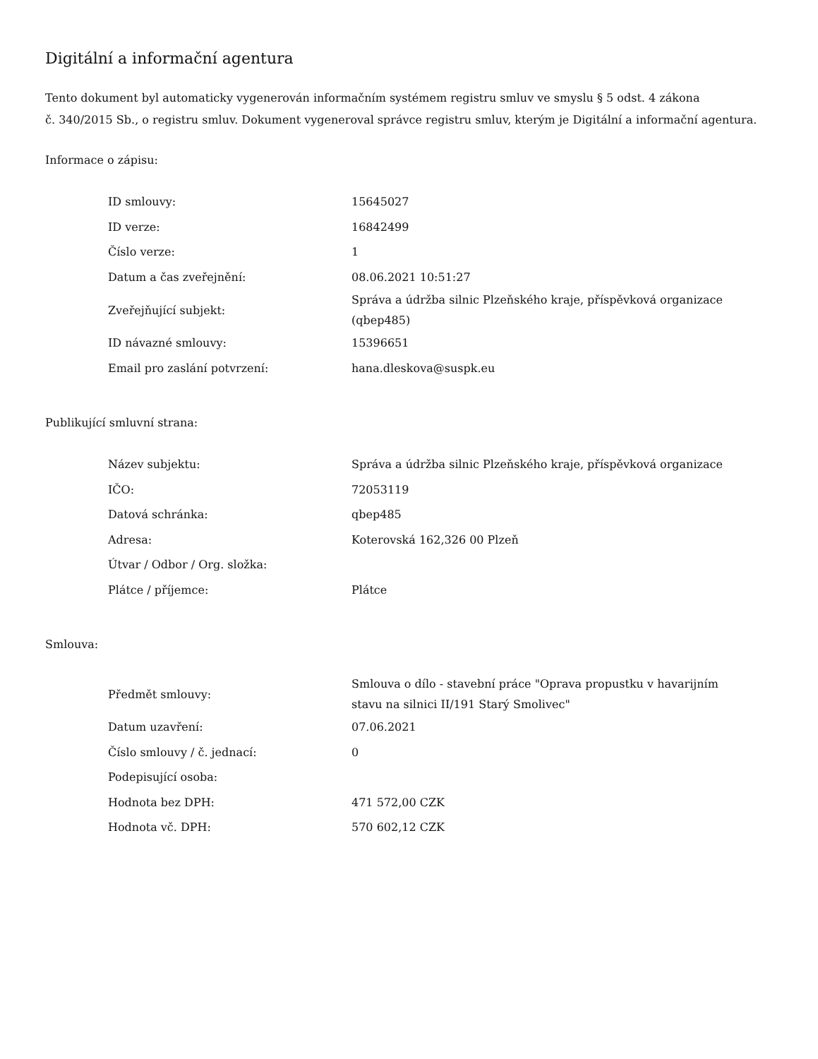Digitální a informační agentura
Tento dokument byl automaticky vygenerován informačním systémem registru smluv ve smyslu § 5 odst. 4 zákona
č. 340/2015 Sb., o registru smluv. Dokument vygeneroval správce registru smluv, kterým je Digitální a informační agentura.
Informace o zápisu:
| ID smlouvy: | 15645027 |
| ID verze: | 16842499 |
| Číslo verze: | 1 |
| Datum a čas zveřejnění: | 08.06.2021 10:51:27 |
| Zveřejňující subjekt: | Správa a údržba silnic Plzeňského kraje, příspěvková organizace (qbep485) |
| ID návazné smlouvy: | 15396651 |
| Email pro zaslání potvrzení: | hana.dleskova@suspk.eu |
Publikující smluvní strana:
| Název subjektu: | Správa a údržba silnic Plzeňského kraje, příspěvková organizace |
| IČO: | 72053119 |
| Datová schránka: | qbep485 |
| Adresa: | Koterovská 162,326 00 Plzeň |
| Útvar / Odbor / Org. složka: | |
| Plátce / příjemce: | Plátce |
Smlouva:
| Předmět smlouvy: | Smlouva o dílo - stavební práce "Oprava propustku v havarijním stavu na silnici II/191 Starý Smolivec" |
| Datum uzavření: | 07.06.2021 |
| Číslo smlouvy / č. jednací: | 0 |
| Podepisující osoba: | |
| Hodnota bez DPH: | 471 572,00 CZK |
| Hodnota vč. DPH: | 570 602,12 CZK |